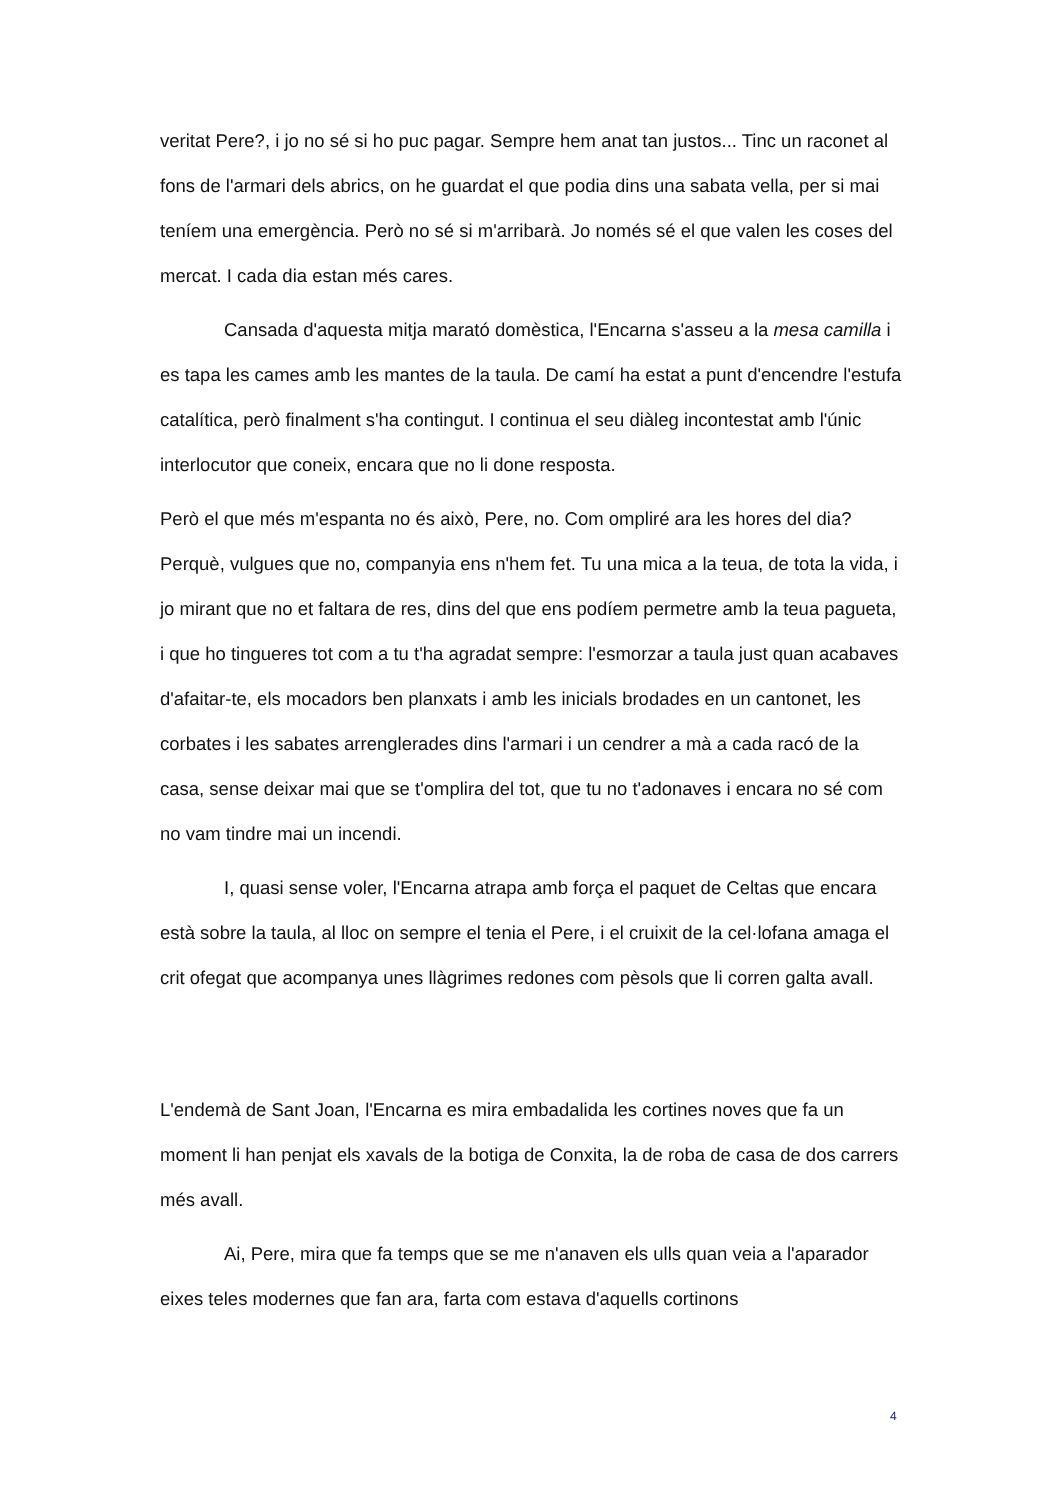veritat Pere?, i jo no sé si ho puc pagar. Sempre hem anat tan justos... Tinc un raconet al fons de l'armari dels abrics, on he guardat el que podia dins una sabata vella, per si mai teníem una emergència. Però no sé si m'arribarà. Jo només sé el que valen les coses del mercat. I cada dia estan més cares.
Cansada d'aquesta mitja marató domèstica, l'Encarna s'asseu a la mesa camilla i es tapa les cames amb les mantes de la taula. De camí ha estat a punt d'encendre l'estufa catalítica, però finalment s'ha contingut. I continua el seu diàleg incontestat amb l'únic interlocutor que coneix, encara que no li done resposta.
Però el que més m'espanta no és això, Pere, no. Com ompliré ara les hores del dia? Perquè, vulgues que no, companyia ens n'hem fet. Tu una mica a la teua, de tota la vida, i jo mirant que no et faltara de res, dins del que ens podíem permetre amb la teua pagueta, i que ho tingueres tot com a tu t'ha agradat sempre: l'esmorzar a taula just quan acabaves d'afaitar-te, els mocadors ben planxats i amb les inicials brodades en un cantonet, les corbates i les sabates arrenglerades dins l'armari i un cendrer a mà a cada racó de la casa, sense deixar mai que se t'omplira del tot, que tu no t'adonaves i encara no sé com no vam tindre mai un incendi.
I, quasi sense voler, l'Encarna atrapa amb força el paquet de Celtas que encara està sobre la taula, al lloc on sempre el tenia el Pere, i el cruixit de la cel·lofana amaga el crit ofegat que acompanya unes llàgrimes redones com pèsols que li corren galta avall.
L'endemà de Sant Joan, l'Encarna es mira embadalida les cortines noves que fa un moment li han penjat els xavals de la botiga de Conxita, la de roba de casa de dos carrers més avall.
Ai, Pere, mira que fa temps que se me n'anaven els ulls quan veia a l'aparador eixes teles modernes que fan ara, farta com estava d'aquells cortinons
4